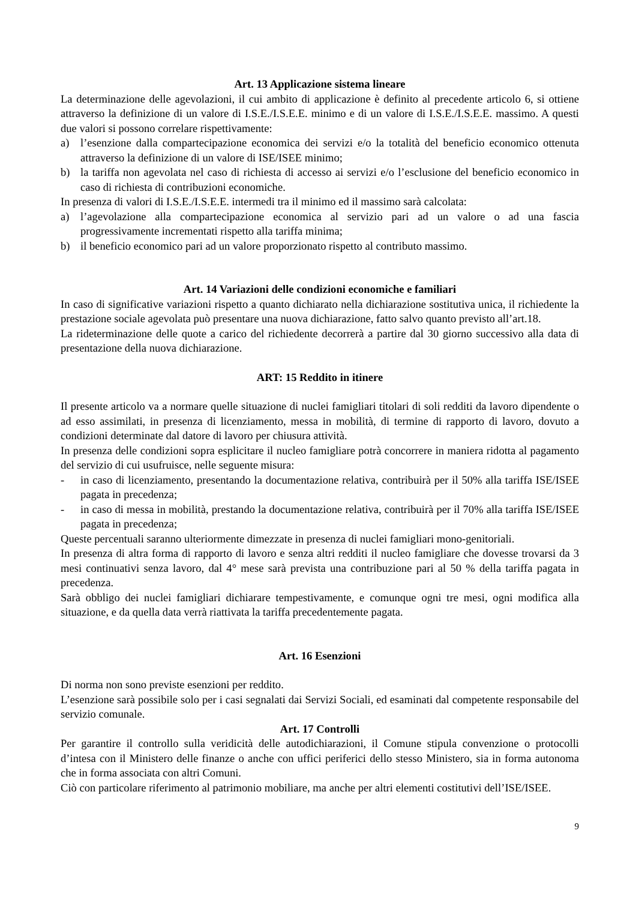Art. 13 Applicazione sistema lineare
La determinazione delle agevolazioni, il cui ambito di applicazione è definito al precedente articolo 6, si ottiene attraverso la definizione di un valore di I.S.E./I.S.E.E. minimo e di un valore di I.S.E./I.S.E.E. massimo. A questi due valori si possono correlare rispettivamente:
a) l’esenzione dalla compartecipazione economica dei servizi e/o la totalità del beneficio economico ottenuta attraverso la definizione di un valore di ISE/ISEE minimo;
b) la tariffa non agevolata nel caso di richiesta di accesso ai servizi e/o l’esclusione del beneficio economico in caso di richiesta di contribuzioni economiche.
In presenza di valori di I.S.E./I.S.E.E. intermedi tra il minimo ed il massimo sarà calcolata:
a) l’agevolazione alla compartecipazione economica al servizio pari ad un valore o ad una fascia progressivamente incrementati rispetto alla tariffa minima;
b) il beneficio economico pari ad un valore proporzionato rispetto al contributo massimo.
Art. 14 Variazioni delle condizioni economiche e familiari
In caso di significative variazioni rispetto a quanto dichiarato nella dichiarazione sostitutiva unica, il richiedente la prestazione sociale agevolata può presentare una nuova dichiarazione, fatto salvo quanto previsto all’art.18.
La rideterminazione delle quote a carico del richiedente decorrerà a partire dal 30 giorno successivo alla data di presentazione della nuova dichiarazione.
ART: 15 Reddito in itinere
Il presente articolo va a normare quelle situazione di nuclei famigliari titolari di soli redditi da lavoro dipendente o ad esso assimilati, in presenza di licenziamento, messa in mobilità, di termine di rapporto di lavoro, dovuto a condizioni determinate dal datore di lavoro per chiusura attività.
In presenza delle condizioni sopra esplicitare il nucleo famigliare potrà concorrere in maniera ridotta al pagamento del servizio di cui usufruisce, nelle seguente misura:
- in caso di licenziamento, presentando la documentazione relativa, contribuirà per il 50% alla tariffa ISE/ISEE pagata in precedenza;
- in caso di messa in mobilità, prestando la documentazione relativa, contribuirà per il 70% alla tariffa ISE/ISEE pagata in precedenza;
Queste percentuali saranno ulteriormente dimezzate in presenza di nuclei famigliari mono-genitoriali.
In presenza di altra forma di rapporto di lavoro e senza altri redditi il nucleo famigliare che dovesse trovarsi da 3 mesi continuativi senza lavoro, dal 4° mese sarà prevista una contribuzione pari al 50 % della tariffa pagata in precedenza.
Sarà obbligo dei nuclei famigliari dichiarare tempestivamente, e comunque ogni tre mesi, ogni modifica alla situazione, e da quella data verrà riattivata la tariffa precedentemente pagata.
Art. 16 Esenzioni
Di norma non sono previste esenzioni per reddito.
L’esenzione sarà possibile solo per i casi segnalati dai Servizi Sociali, ed esaminati dal competente responsabile del servizio comunale.
Art. 17 Controlli
Per garantire il controllo sulla veridicità delle autodichiarazioni, il Comune stipula convenzione o protocolli d’intesa con il Ministero delle finanze o anche con uffici periferici dello stesso Ministero, sia in forma autonoma che in forma associata con altri Comuni.
Ciò con particolare riferimento al patrimonio mobiliare, ma anche per altri elementi costitutivi dell’ISE/ISEE.
9